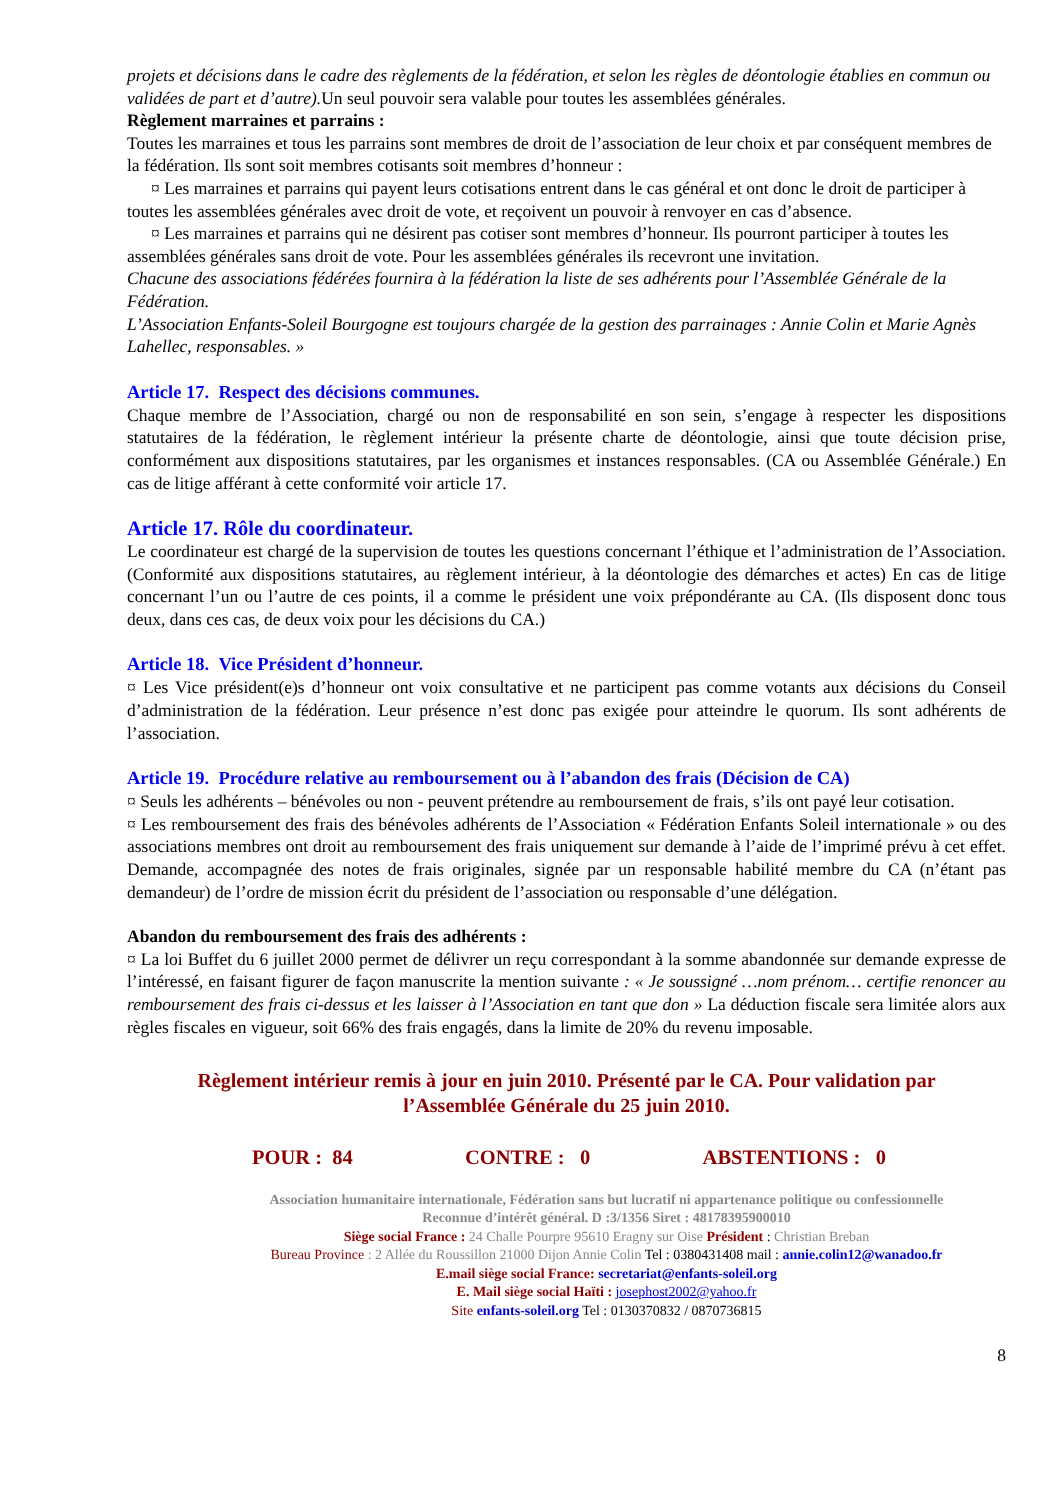projets et décisions dans le cadre des règlements de la fédération, et selon les règles de déontologie établies en commun ou validées de part et d’autre). Un seul pouvoir sera valable pour toutes les assemblées générales.
Règlement marraines et parrains :
Toutes les marraines et tous les parrains sont membres de droit de l’association de leur choix et par conséquent membres de la fédération. Ils sont soit membres cotisants soit membres d’honneur :
¤ Les marraines et parrains qui payent leurs cotisations entrent dans le cas général et ont donc le droit de participer à toutes les assemblées générales avec droit de vote, et reçoivent un pouvoir à renvoyer en cas d’absence.
¤ Les marraines et parrains qui ne désirent pas cotiser sont membres d’honneur. Ils pourront participer à toutes les assemblées générales sans droit de vote. Pour les assemblées générales ils recevront une invitation.
Chacune des associations fédérées fournira à la fédération la liste de ses adhérents pour l’Assemblée Générale de la Fédération.
L’Association Enfants-Soleil Bourgogne est toujours chargée de la gestion des parrainages : Annie Colin et Marie Agnès Lahellec, responsables. »
Article 17. Respect des décisions communes.
Chaque membre de l’Association, chargé ou non de responsabilité en son sein, s’engage à respecter les dispositions statutaires de la fédération, le règlement intérieur la présente charte de déontologie, ainsi que toute décision prise, conformément aux dispositions statutaires, par les organismes et instances responsables. (CA ou Assemblée Générale.) En cas de litige afférant à cette conformité voir article 17.
Article 17. Rôle du coordinateur.
Le coordinateur est chargé de la supervision de toutes les questions concernant l’éthique et l’administration de l’Association. (Conformité aux dispositions statutaires, au règlement intérieur, à la déontologie des démarches et actes) En cas de litige concernant l’un ou l’autre de ces points, il a comme le président une voix prépondérante au CA. (Ils disposent donc tous deux, dans ces cas, de deux voix pour les décisions du CA.)
Article 18. Vice Président d’honneur.
¤ Les Vice président(e)s d’honneur ont voix consultative et ne participent pas comme votants aux décisions du Conseil d’administration de la fédération. Leur présence n’est donc pas exigée pour atteindre le quorum. Ils sont adhérents de l’association.
Article 19. Procédure relative au remboursement ou à l’abandon des frais (Décision de CA)
¤ Seuls les adhérents – bénévoles ou non - peuvent prétendre au remboursement de frais, s’ils ont payé leur cotisation.
¤ Les remboursement des frais des bénévoles adhérents de l’Association « Fédération Enfants Soleil internationale » ou des associations membres ont droit au remboursement des frais uniquement sur demande à l’aide de l’imprimé prévu à cet effet. Demande, accompagnée des notes de frais originales, signée par un responsable habilité membre du CA (n’étant pas demandeur) de l’ordre de mission écrit du président de l’association ou responsable d’une délégation.
Abandon du remboursement des frais des adhérents :
¤ La loi Buffet du 6 juillet 2000 permet de délivrer un reçu correspondant à la somme abandonnée sur demande expresse de l’intéressé, en faisant figurer de façon manuscrite la mention suivante : « Je soussigné …nom prénom… certifie renoncer au remboursement des frais ci-dessus et les laisser à l’Association en tant que don » La déduction fiscale sera limitée alors aux règles fiscales en vigueur, soit 66% des frais engagés, dans la limite de 20% du revenu imposable.
Règlement intérieur remis à jour en juin 2010. Présenté par le CA. Pour validation par
l’Assemblée Générale du 25 juin 2010.
POUR : 84 CONTRE : 0 ABSTENTIONS : 0
Association humanitaire internationale, Fédération sans but lucratif ni appartenance politique ou confessionnelle
Reconnue d’intérêt général. D :3/1356 Siret : 48178395900010
Siège social France : 24 Challe Pourpre 95610 Eragny sur Oise Président : Christian Breban
Bureau Province : 2 Allée du Roussillon 21000 Dijon Annie Colin Tel : 0380431408 mail : annie.colin12@wanadoo.fr
E.mail siège social France: secretariat@enfants-soleil.org
E. Mail siège social Haïti : josephost2002@yahoo.fr
Site enfants-soleil.org Tel : 0130370832 / 0870736815
8